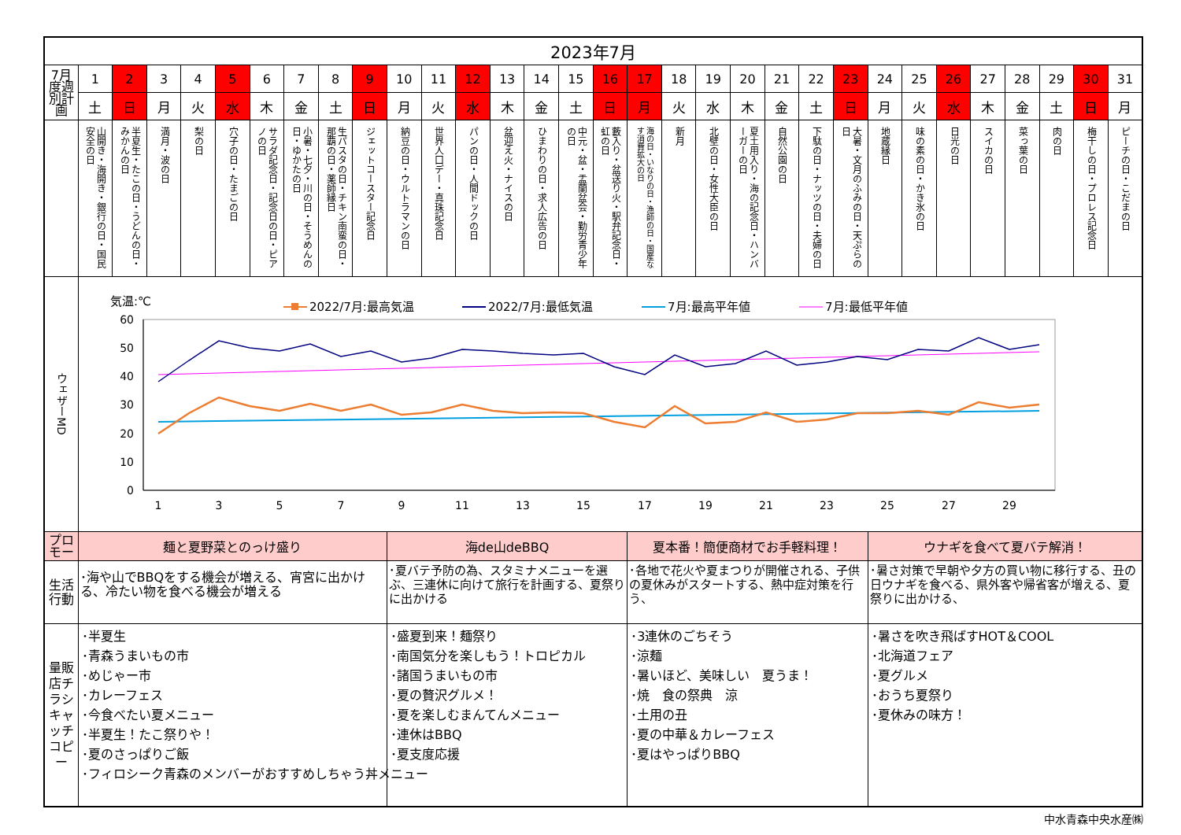| 2023年7月 | | | | | | | | | | | | | | | | | | | | | | | | | | | | | | | |
| 7月度週別計画 | 1 | 2 | 3 | 4 | 5 | 6 | 7 | 8 | 9 | 10 | 11 | 12 | 13 | 14 | 15 | 16 | 17 | 18 | 19 | 20 | 21 | 22 | 23 | 24 | 25 | 26 | 27 | 28 | 29 | 30 | 31 |
| | 土 | 日 | 月 | 火 | 水 | 木 | 金 | 土 | 日 | 月 | 火 | 水 | 木 | 金 | 土 | 日 | 月 | 火 | 水 | 木 | 金 | 土 | 日 | 月 | 火 | 水 | 木 | 金 | 土 | 日 | 月 |
| | 山開き・海開き・銀行の日・国民安全の日 | 半夏生・たこの日・うどんの日・みかんの日 | 満月・波の日 | 梨の日 | 穴子の日・たまごの日 | サラダ記念日・記念日の日・ピアノの日 | 小暑・七夕・川の日・そうめんの日・ゆかたの日 | 生パスタの日・チキン南蛮の日・那覇の日・薬師縁日 | ジェットコースター記念日 | 納豆の日・ウルトラマンの日 | 世界人口デー・真珠記念日 | パンの日・人間ドックの日 | 盆迎え火・ナイスの日 | ひまわりの日・求人広告の日 | 中元・盆・盂蘭盆会・勤労青少年の日 | 藪入り・盆送り火・駅弁記念日・虹の日 | 海の日・いなりの日・漁師の日・国産なす消費拡大の日 | 新月 | 北壁の日・女性大臣の日 | 夏土用入り・海の記念日・ハンバーガーの日 | 自然公園の日 | 下駄の日・ナッツの日・夫婦の日 | 大暑・文月のふみの日・天ぷらの日 | 地蔵縁日 | 味の素の日・かき氷の日 | 日光の日 | スイカの日 | 菜っ葉の日 | 肉の日 | 梅干しの日・プロレス記念日 | ピーチの日・こだまの日 |
| ウェザーMD | 気温:℃ 2022/7月:最高気温 2022/7月:最低気温 7月:最高平年値 7月:最低平年値 60 50 40 30 20 10 0 1 3 5 7 9 11 13 15 17 19 21 23 25 27 29 | | | | | | | | | | | | | | | | | | | | | | | | | | | | | | |
| プロモー | 麺と夏野菜とのっけ盛り | | | | | | | | | 海de山deBBQ | | | | | | | 夏本番！簡便商材でお手軽料理！ | | | | | | | ウナギを食べて夏バテ解消！ | | | | | | | |
| 生活行動 | ･海や山でBBQをする機会が増える、宵宮に出かける、冷たい物を食べる機会が増える | | | | | | | | | ･夏バテ予防の為、スタミナメニューを選ぶ、三連休に向けて旅行を計画する、夏祭りに出かける | | | | | | | ･各地で花火や夏まつりが開催される、子供の夏休みがスタートする、熱中症対策を行う、 | | | | | | | ･暑さ対策で早朝や夕方の買い物に移行する、丑の日ウナギを食べる、県外客や帰省客が増える、夏祭りに出かける、 | | | | | | | |
| 量販店チラシキャッチコピー | ･半夏生 ･青森うまいもの市 ･めじゃー市 ･カレーフェス ･今食べたい夏メニュー ･半夏生！たこ祭りや！ ･夏のさっぱりご飯 ･フィロシーク青森のメンバーがおすすめしちゃう丼メニュー | | | | | | | | | ･盛夏到来！麺祭り ･南国気分を楽しもう！トロピカル ･諸国うまいもの市 ･夏の贅沢グルメ！ ･夏を楽しむまんてんメニュー ･連休はBBQ ･夏支度応援 | | | | | | | ･3連休のごちそう ･涼麺 ･暑いほど、美味しい 夏うま！ ･焼 食の祭典 涼 ･土用の丑 ･夏の中華＆カレーフェス ･夏はやっぱりBBQ | | | | | | | ･暑さを吹き飛ばすHOT＆COOL ･北海道フェア ･夏グルメ ･おうち夏祭り ･夏休みの味方！ | | | | | | | |
中水青森中央水産㈱